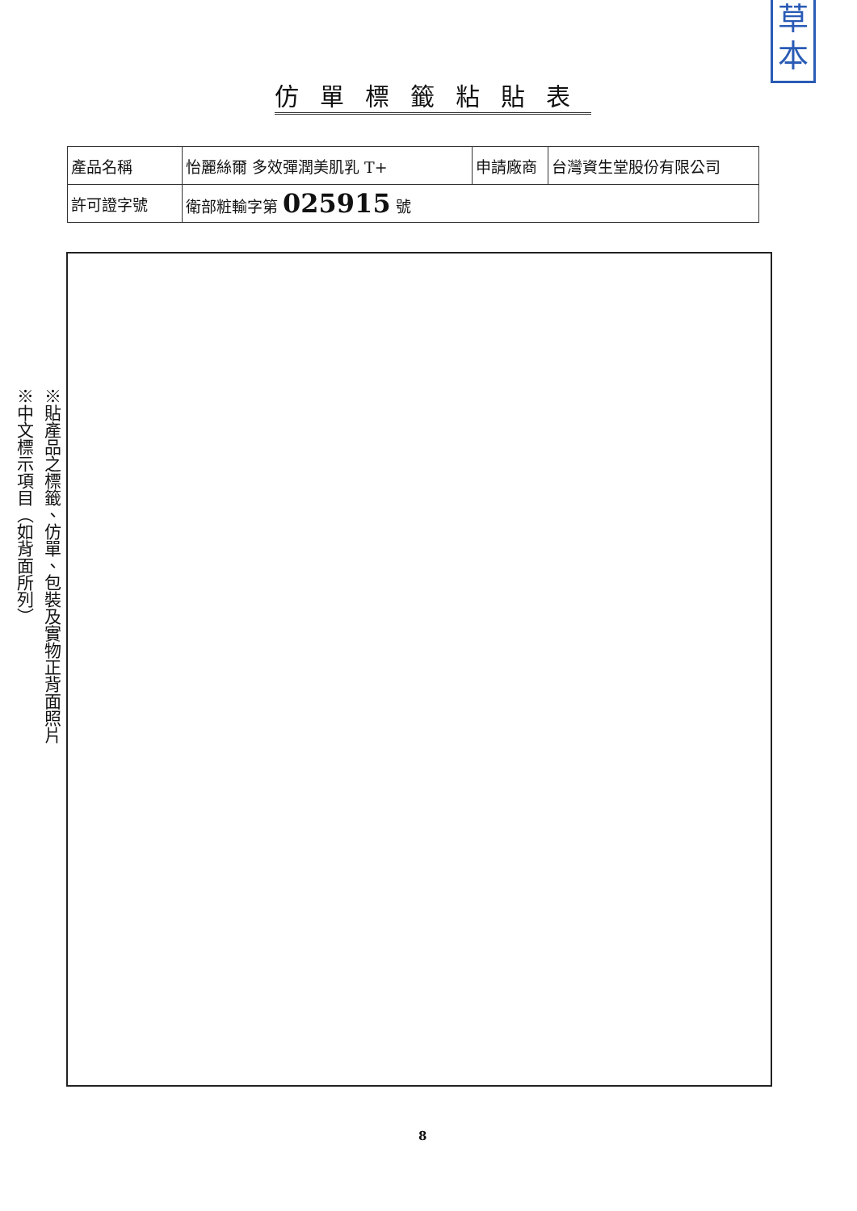草本
仿單標籤粘貼表
| 產品名稱 | 怡麗絲爾 多效彈潤美肌乳 T+ | 申請廠商 | 台灣資生堂股份有限公司 |
| 許可證字號 | 衛部粧輸字第 025915 號 | | |
※貼產品之標籤、仿單、包裝及實物正背面照片
※中文標示項目（如背面所列）
8